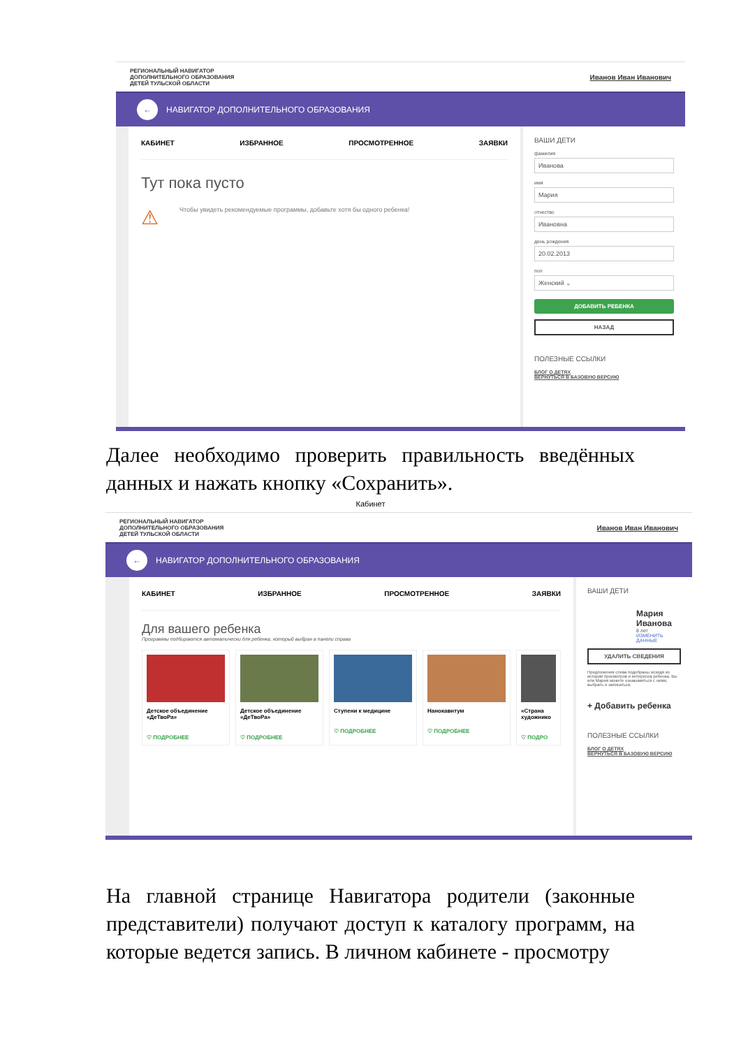РЕГИОНАЛЬНЫЙ НАВИГАТОР
ДОПОЛНИТЕЛЬНОГО ОБРАЗОВАНИЯ
ДЕТЕЙ ТУЛЬСКОЙ ОБЛАСТИ Иванов Иван Иванович
← НАВИГАТОР ДОПОЛНИТЕЛЬНОГО ОБРАЗОВАНИЯ
КАБИНЕТ ИЗБРАННОЕ ПРОСМОТРЕННОЕ ЗАЯВКИ
Тут пока пусто
⚠ Чтобы увидеть рекомендуемые программы, добавьте хотя бы одного ребенка!
ВАШИ ДЕТИ
фамилия
Иванова
имя
Мария
отчество
Ивановна
день рождения
20.02.2013
пол
Женский ⌄
ДОБАВИТЬ РЕБЕНКА
НАЗАД
ПОЛЕЗНЫЕ ССЫЛКИ
БЛОГ О ДЕТЯХ
ВЕРНУТЬСЯ В БАЗОВУЮ ВЕРСИЮ
Далее необходимо проверить правильность введённых данных и нажать кнопку «Сохранить».
Кабинет
РЕГИОНАЛЬНЫЙ НАВИГАТОР
ДОПОЛНИТЕЛЬНОГО ОБРАЗОВАНИЯ
ДЕТЕЙ ТУЛЬСКОЙ ОБЛАСТИ Иванов Иван Иванович
← НАВИГАТОР ДОПОЛНИТЕЛЬНОГО ОБРАЗОВАНИЯ
КАБИНЕТ ИЗБРАННОЕ ПРОСМОТРЕННОЕ ЗАЯВКИ
Для вашего ребенка
Программы подбираются автоматически для ребенка, который выбран в панели справа
Детское объединение «ДеТвоРа»
♡ ПОДРОБНЕЕ
Детское объединение «ДеТвоРа»
♡ ПОДРОБНЕЕ
Ступени к медицине
♡ ПОДРОБНЕЕ
Нанокавнтум
♡ ПОДРОБНЕЕ
«Страна художнико
♡ ПОДРО
ВАШИ ДЕТИ
Мария
Иванова
8 лет
ИЗМЕНИТЬ ДАННЫЕ
УДАЛИТЬ СВЕДЕНИЯ
Предложения слева подобраны исходя из истории просмотров и интересов ребенка. Вы или Мария можете ознакомиться с ними, выбрать и записаться.
+ Добавить ребенка
ПОЛЕЗНЫЕ ССЫЛКИ
БЛОГ О ДЕТЯХ
ВЕРНУТЬСЯ В БАЗОВУЮ ВЕРСИЮ
На главной странице Навигатора родители (законные представители) получают доступ к каталогу программ, на которые ведется запись. В личном кабинете - просмотру